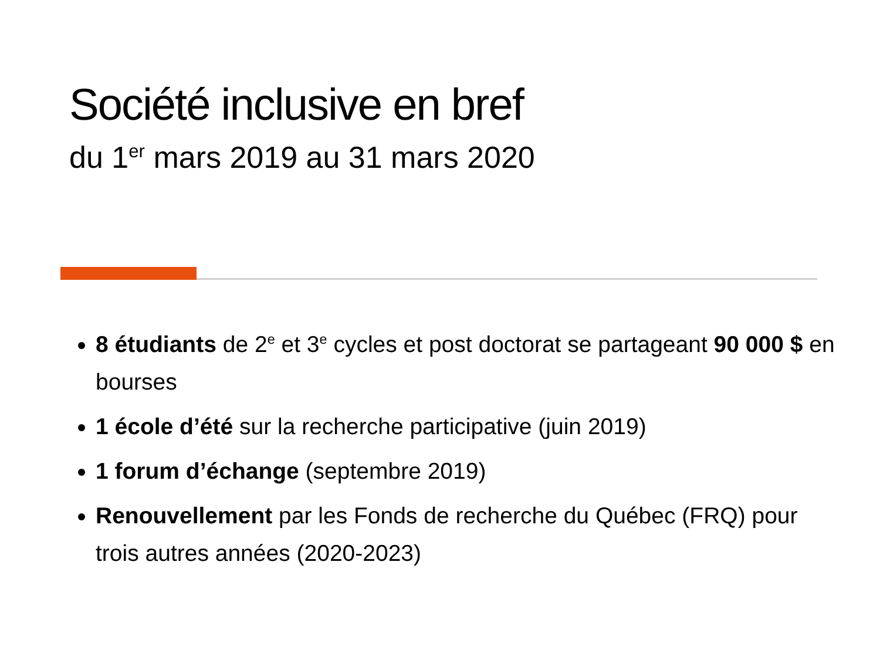Société inclusive en bref
du 1<sup>er</sup> mars 2019 au 31 mars 2020
8 étudiants de 2<sup>e</sup> et 3<sup>e</sup> cycles et post doctorat se partageant 90 000 $ en bourses
1 école d’été sur la recherche participative (juin 2019)
1 forum d’échange (septembre 2019)
Renouvellement par les Fonds de recherche du Québec (FRQ) pour trois autres années (2020-2023)